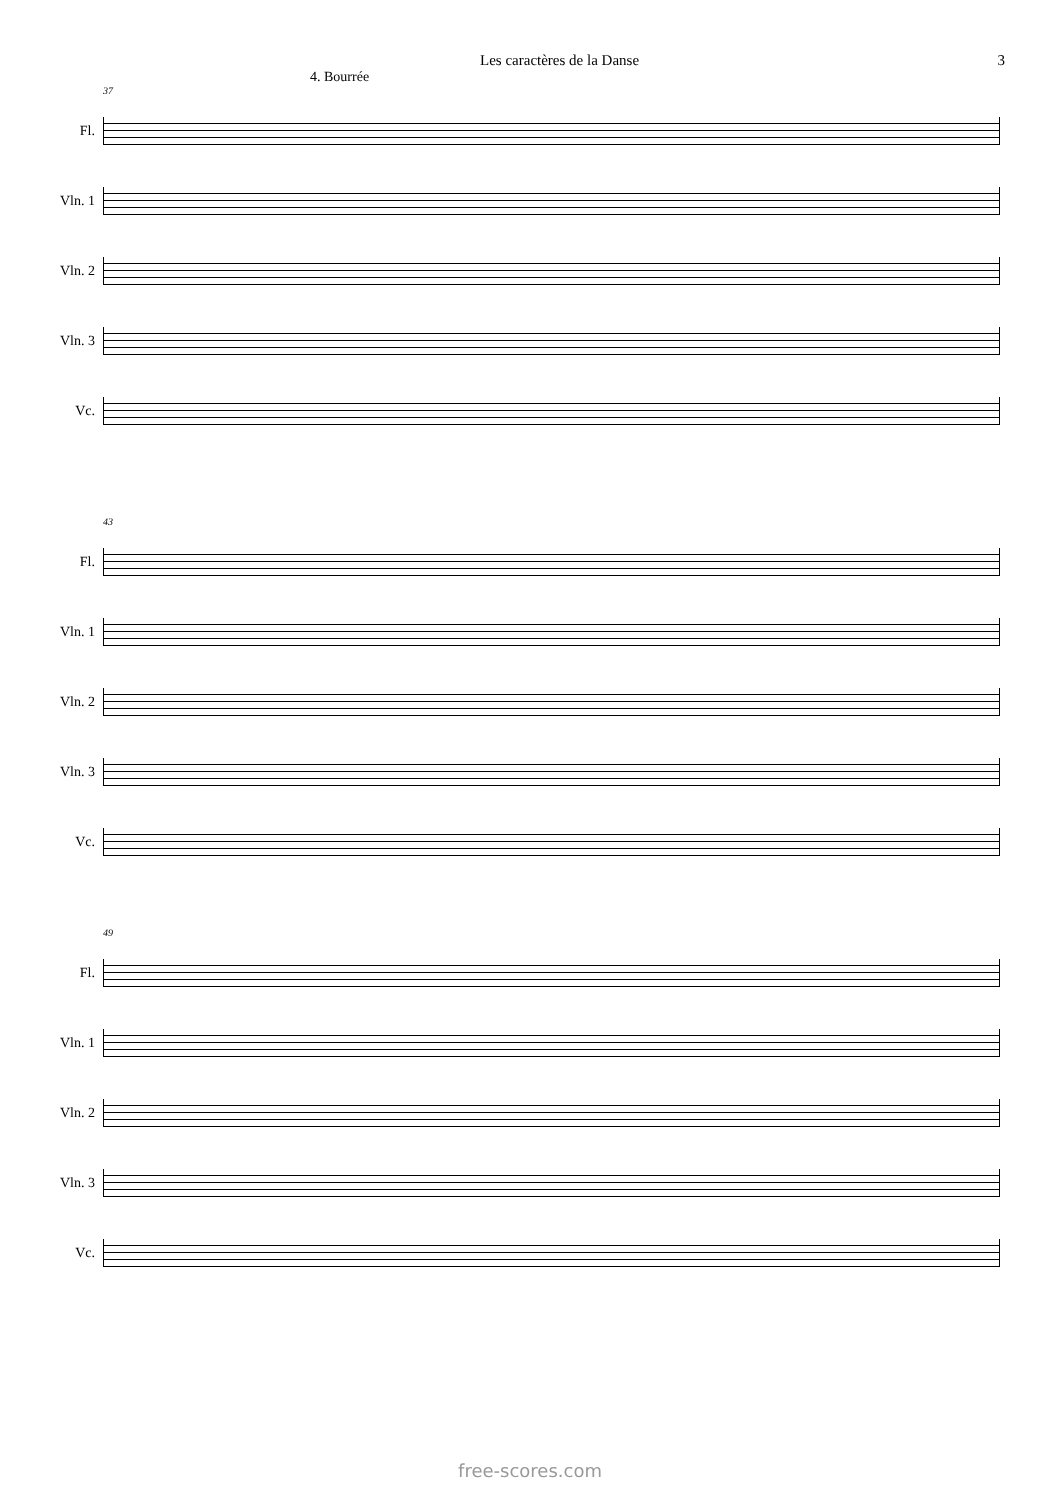Les caractères de la Danse 3
4. Bourrée
37
Fl.
Vln. 1
Vln. 2
Vln. 3
Vc.
43
Fl.
Vln. 1
Vln. 2
Vln. 3
Vc.
49
Fl.
Vln. 1
Vln. 2
Vln. 3
Vc.
free-scores.com